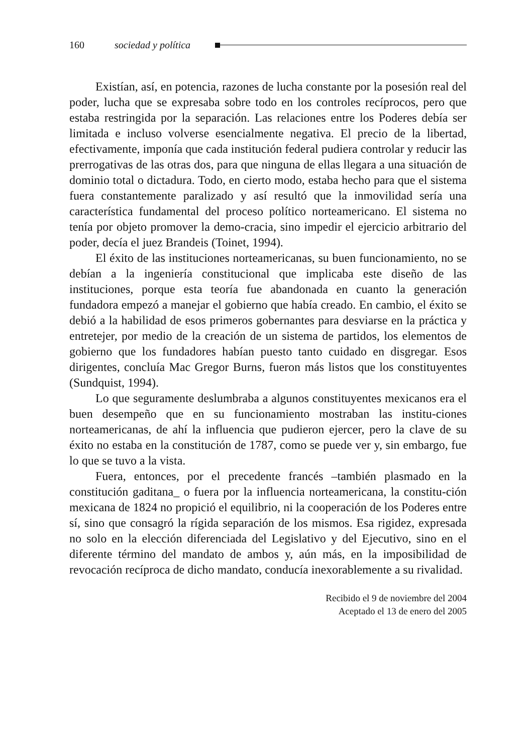160 sociedad y política
Existían, así, en potencia, razones de lucha constante por la posesión real del poder, lucha que se expresaba sobre todo en los controles recíprocos, pero que estaba restringida por la separación. Las relaciones entre los Poderes debía ser limitada e incluso volverse esencialmente negativa. El precio de la libertad, efectivamente, imponía que cada institución federal pudiera controlar y reducir las prerrogativas de las otras dos, para que ninguna de ellas llegara a una situación de dominio total o dictadura. Todo, en cierto modo, estaba hecho para que el sistema fuera constantemente paralizado y así resultó que la inmovilidad sería una característica fundamental del proceso político norteamericano. El sistema no tenía por objeto promover la demo-cracia, sino impedir el ejercicio arbitrario del poder, decía el juez Brandeis (Toinet, 1994).
El éxito de las instituciones norteamericanas, su buen funcionamiento, no se debían a la ingeniería constitucional que implicaba este diseño de las instituciones, porque esta teoría fue abandonada en cuanto la generación fundadora empezó a manejar el gobierno que había creado. En cambio, el éxito se debió a la habilidad de esos primeros gobernantes para desviarse en la práctica y entretejer, por medio de la creación de un sistema de partidos, los elementos de gobierno que los fundadores habían puesto tanto cuidado en disgregar. Esos dirigentes, concluía Mac Gregor Burns, fueron más listos que los constituyentes (Sundquist, 1994).
Lo que seguramente deslumbraba a algunos constituyentes mexicanos era el buen desempeño que en su funcionamiento mostraban las institu-ciones norteamericanas, de ahí la influencia que pudieron ejercer, pero la clave de su éxito no estaba en la constitución de 1787, como se puede ver y, sin embargo, fue lo que se tuvo a la vista.
Fuera, entonces, por el precedente francés –también plasmado en la constitución gaditana_ o fuera por la influencia norteamericana, la constitu-ción mexicana de 1824 no propició el equilibrio, ni la cooperación de los Poderes entre sí, sino que consagró la rígida separación de los mismos. Esa rigidez, expresada no solo en la elección diferenciada del Legislativo y del Ejecutivo, sino en el diferente término del mandato de ambos y, aún más, en la imposibilidad de revocación recíproca de dicho mandato, conducía inexorablemente a su rivalidad.
Recibido el 9 de noviembre del 2004
Aceptado el 13 de enero del 2005